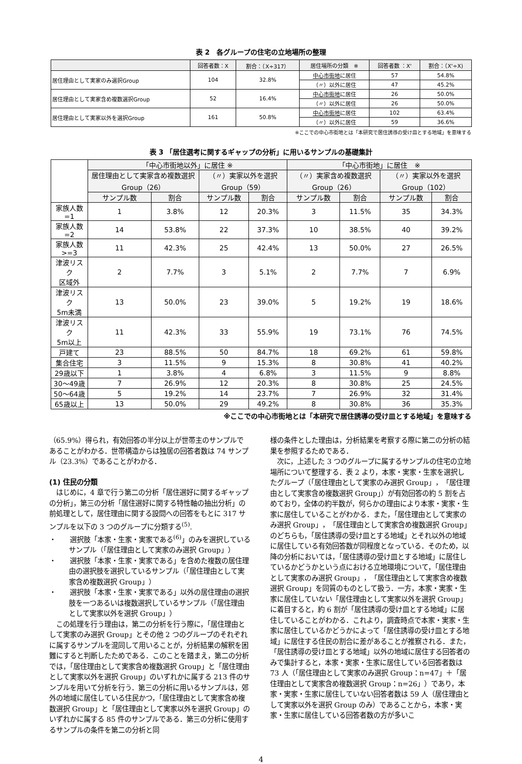表 2　各グループの住宅の立地場所の整理
| | 回答者数：X | 割合：（X÷317） | 居住場所の分類 ※ | 回答者数 ：X' | 割合：（X'÷X) |
| --- | --- | --- | --- | --- | --- |
| 居住理由として実家のみ選択Group | 104 | 32.8% | 中心市街地 に居住 | 57 | 54.8% |
| | | | （〃）以外に居住 | 47 | 45.2% |
| 居住理由として実家含め複数選択Group | 52 | 16.4% | 中心市街地 に居住 | 26 | 50.0% |
| | | | （〃）以外に居住 | 26 | 50.0% |
| 居住理由として実家以外を選択Group | 161 | 50.8% | 中心市街地 に居住 | 102 | 63.4% |
| | | | （〃）以外に居住 | 59 | 36.6% |
※ここでの中心市街地とは「本研究で居住誘導の受け皿とする地域」を意味する
表 3 「居住選考に関するギャップの分析」に用いるサンプルの基礎集計
| | 「中心市街地以外」に居住 ※ | | | | 「中心市街地」に居住 ※ | | | |
| --- | --- | --- | --- | --- | --- | --- | --- | --- |
| | 居住理由として実家含め複数選択Group（26） | | （〃）実家以外を選択Group（59） | | （〃）実家含め複数選択Group（26） | | （〃）実家以外を選択Group（102） | |
| | サンプル数 | 割合 | サンプル数 | 割合 | サンプル数 | 割合 | サンプル数 | 割合 |
| 家族人数=1 | 1 | 3.8% | 12 | 20.3% | 3 | 11.5% | 35 | 34.3% |
| 家族人数=2 | 14 | 53.8% | 22 | 37.3% | 10 | 38.5% | 40 | 39.2% |
| 家族人数>=3 | 11 | 42.3% | 25 | 42.4% | 13 | 50.0% | 27 | 26.5% |
| 津波リスク 区域外 | 2 | 7.7% | 3 | 5.1% | 2 | 7.7% | 7 | 6.9% |
| 津波リスク 5m未満 | 13 | 50.0% | 23 | 39.0% | 5 | 19.2% | 19 | 18.6% |
| 津波リスク 5m以上 | 11 | 42.3% | 33 | 55.9% | 19 | 73.1% | 76 | 74.5% |
| 戸建て | 23 | 88.5% | 50 | 84.7% | 18 | 69.2% | 61 | 59.8% |
| 集合住宅 | 3 | 11.5% | 9 | 15.3% | 8 | 30.8% | 41 | 40.2% |
| 29歳以下 | 1 | 3.8% | 4 | 6.8% | 3 | 11.5% | 9 | 8.8% |
| 30～49歳 | 7 | 26.9% | 12 | 20.3% | 8 | 30.8% | 25 | 24.5% |
| 50～64歳 | 5 | 19.2% | 14 | 23.7% | 7 | 26.9% | 32 | 31.4% |
| 65歳以上 | 13 | 50.0% | 29 | 49.2% | 8 | 30.8% | 36 | 35.3% |
※ここでの中心市街地とは「本研究で居住誘導の受け皿とする地域」を意味する
（65.9%）得られ，有効回答の半分以上が世帯主のサンプルであることがわかる．世帯構造からは独居の回答者数は 74 サンプル（23.3%）であることがわかる．
(1) 住民の分類
はじめに，4 章で行う第二の分析「居住選好に関するギャップの分析」，第三の分析「居住選好に関する特性軸の抽出分析」の前処理として，居住理由に関する設問への回答をもとに 317 サンプルを以下の 3 つのグループに分類する<sup>(5)</sup>.
・　　選択肢「本家・生家・実家である<sup>(6)</sup>」のみを選択しているサンプル（「居住理由として実家のみ選択 Group」）
・　　選択肢「本家・生家・実家である」を含めた複数の居住理由の選択肢を選択しているサンプル（「居住理由として実家含め複数選択 Group」）
・　　選択肢「本家・生家・実家である」以外の居住理由の選択肢を一つあるいは複数選択しているサンプル（「居住理由として実家以外を選択 Group」）
この処理を行う理由は，第二の分析を行う際に，「居住理由として実家のみ選択 Group」とその他 2 つのグループのそれぞれに属するサンプルを混同して用いることが，分析結果の解釈を困難にすると判断したためである．このことを踏まえ，第二の分析では，「居住理由として実家含め複数選択 Group」と「居住理由として実家以外を選択 Group」のいずれかに属する 213 件のサンプルを用いて分析を行う．第三の分析に用いるサンプルは，郊外の地域に居住している住民かつ，「居住理由として実家含め複数選択 Group」と「居住理由として実家以外を選択 Group」のいずれかに属する 85 件のサンプルである．第三の分析に使用するサンプルの条件を第二の分析と同
様の条件とした理由は，分析結果を考察する際に第二の分析の結果を参照するためである．
次に，上述した 3 つのグループに属するサンプルの住宅の立地場所について整理する．表 2 より，本家・実家・生家を選択したグループ（「居住理由として実家のみ選択 Group」，「居住理由として実家含め複数選択 Group」）が有効回答の約 5 割を占めており，全体の約半数が，何らかの理由により本家・実家・生家に居住していることがわかる．また，「居住理由として実家のみ選択 Group」，「居住理由として実家含め複数選択 Group」のどちらも，「居住誘導の受け皿とする地域」とそれ以外の地域に居住している有効回答数が同程度となっている．そのため，以降の分析においては，「居住誘導の受け皿とする地域」に居住しているかどうかという点における立地環境について，「居住理由として実家のみ選択 Group」，「居住理由として実家含め複数選択 Group」を同質のものとして扱う．一方，本家・実家・生家に居住していない「居住理由として実家以外を選択 Group」に着目すると，約 6 割が「居住誘導の受け皿とする地域」に居住していることがわかる．これより，調査時点で本家・実家・生家に居住しているかどうかによって「居住誘導の受け皿とする地域」に居住する住民の割合に差があることが推察される．また，「居住誘導の受け皿とする地域」以外の地域に居住する回答者のみで集計すると，本家・実家・生家に居住している回答者数は 73 人（「居住理由として実家のみ選択 Group：n=47」＋「居住理由として実家含め複数選択 Group：n=26」）であり，本家・実家・生家に居住していない回答者数は 59 人（居住理由として実家以外を選択 Group のみ）であることから，本家・実家・生家に居住している回答者数の方が多いこ
4